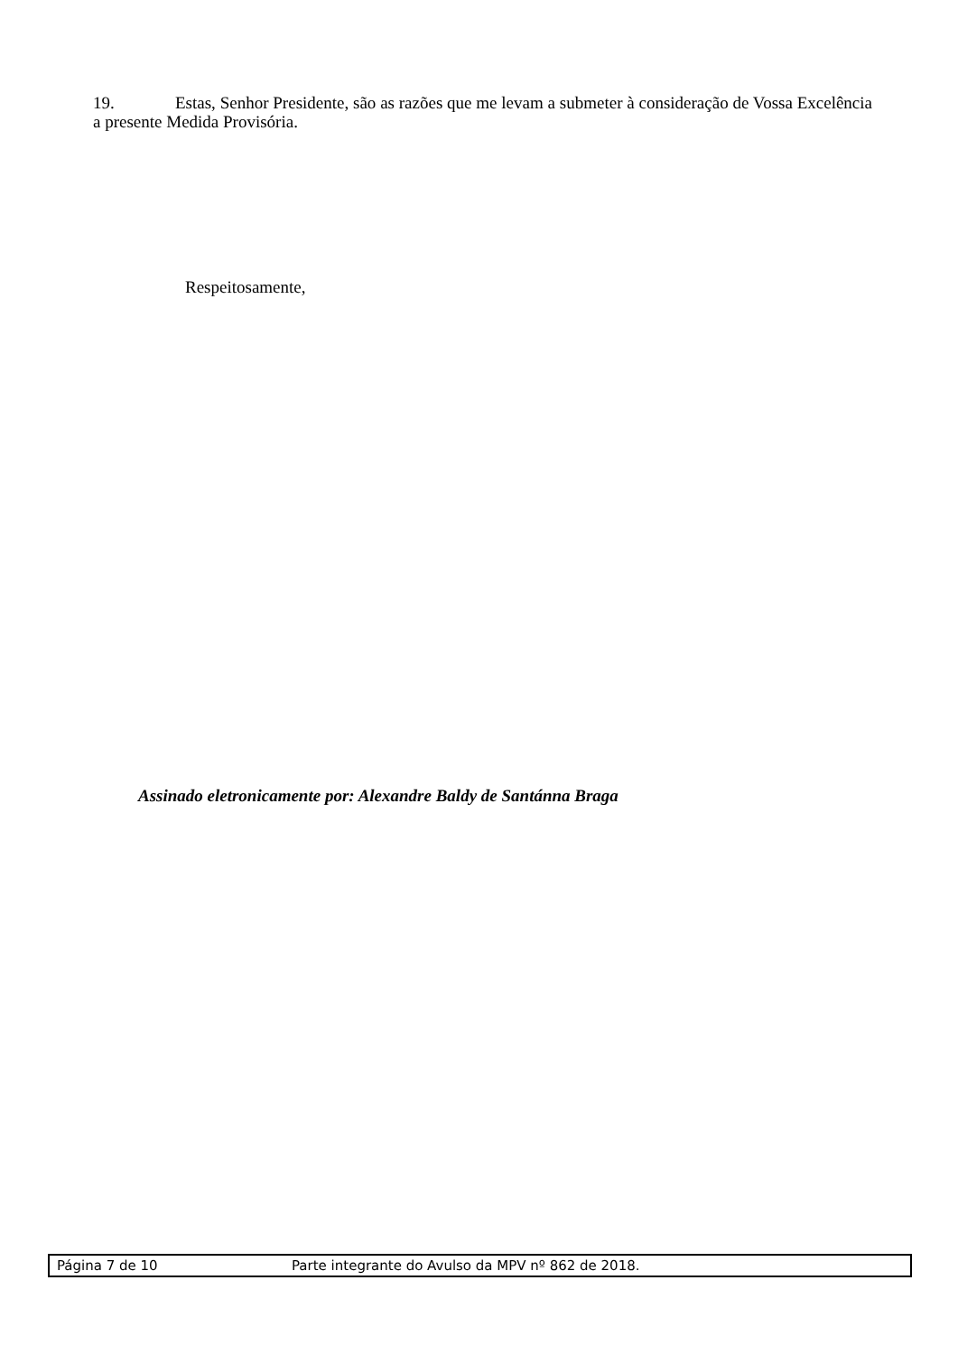19. Estas, Senhor Presidente, são as razões que me levam a submeter à consideração de Vossa Excelência a presente Medida Provisória.
Respeitosamente,
Assinado eletronicamente por: Alexandre Baldy de Santánna Braga
Página 7 de 10 Parte integrante do Avulso da MPV nº 862 de 2018.